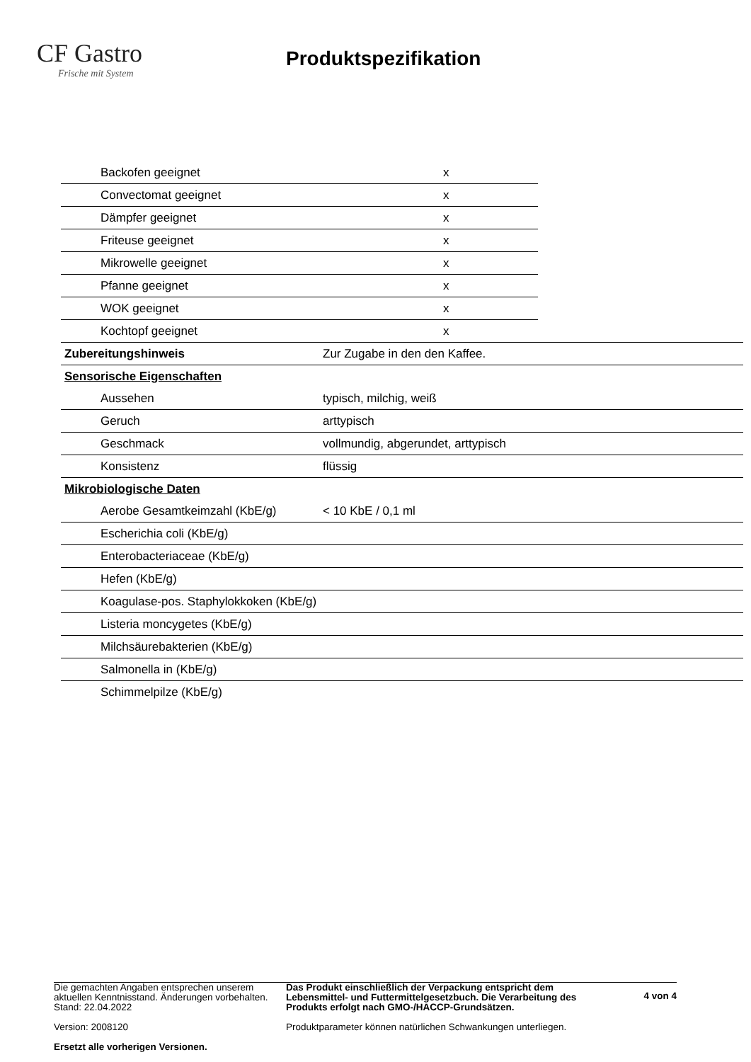CF Gastro
Frische mit System
Produktspezifikation
| Backofen geeignet | | x | |
| Convectomat geeignet | | x | |
| Dämpfer geeignet | | x | |
| Friteuse geeignet | | x | |
| Mikrowelle geeignet | | x | |
| Pfanne geeignet | | x | |
| WOK geeignet | | x | |
| Kochtopf geeignet | | x | |
| Zubereitungshinweis | Zur Zugabe in den den Kaffee. | | |
| Sensorische Eigenschaften | | | |
| Aussehen | typisch, milchig, weiß | | |
| Geruch | arttypisch | | |
| Geschmack | vollmundig, abgerundet, arttypisch | | |
| Konsistenz | flüssig | | |
| Mikrobiologische Daten | | | |
| Aerobe Gesamtkeimzahl (KbE/g) | < 10 KbE / 0,1 ml | | |
| Escherichia coli (KbE/g) | | | |
| Enterobacteriaceae (KbE/g) | | | |
| Hefen (KbE/g) | | | |
| Koagulase-pos. Staphylokkoken (KbE/g) | | | |
| Listeria moncygetes (KbE/g) | | | |
| Milchsäurebakterien (KbE/g) | | | |
| Salmonella in (KbE/g) | | | |
| Schimmelpilze (KbE/g) | | | |
Die gemachten Angaben entsprechen unserem aktuellen Kenntnisstand. Änderungen vorbehalten.
Stand: 22.04.2022
Version: 2008120
Ersetzt alle vorherigen Versionen.
Das Produkt einschließlich der Verpackung entspricht dem Lebensmittel- und Futtermittelgesetzbuch. Die Verarbeitung des Produkts erfolgt nach GMO-/HACCP-Grundsätzen.
Produktparameter können natürlichen Schwankungen unterliegen.
4 von 4